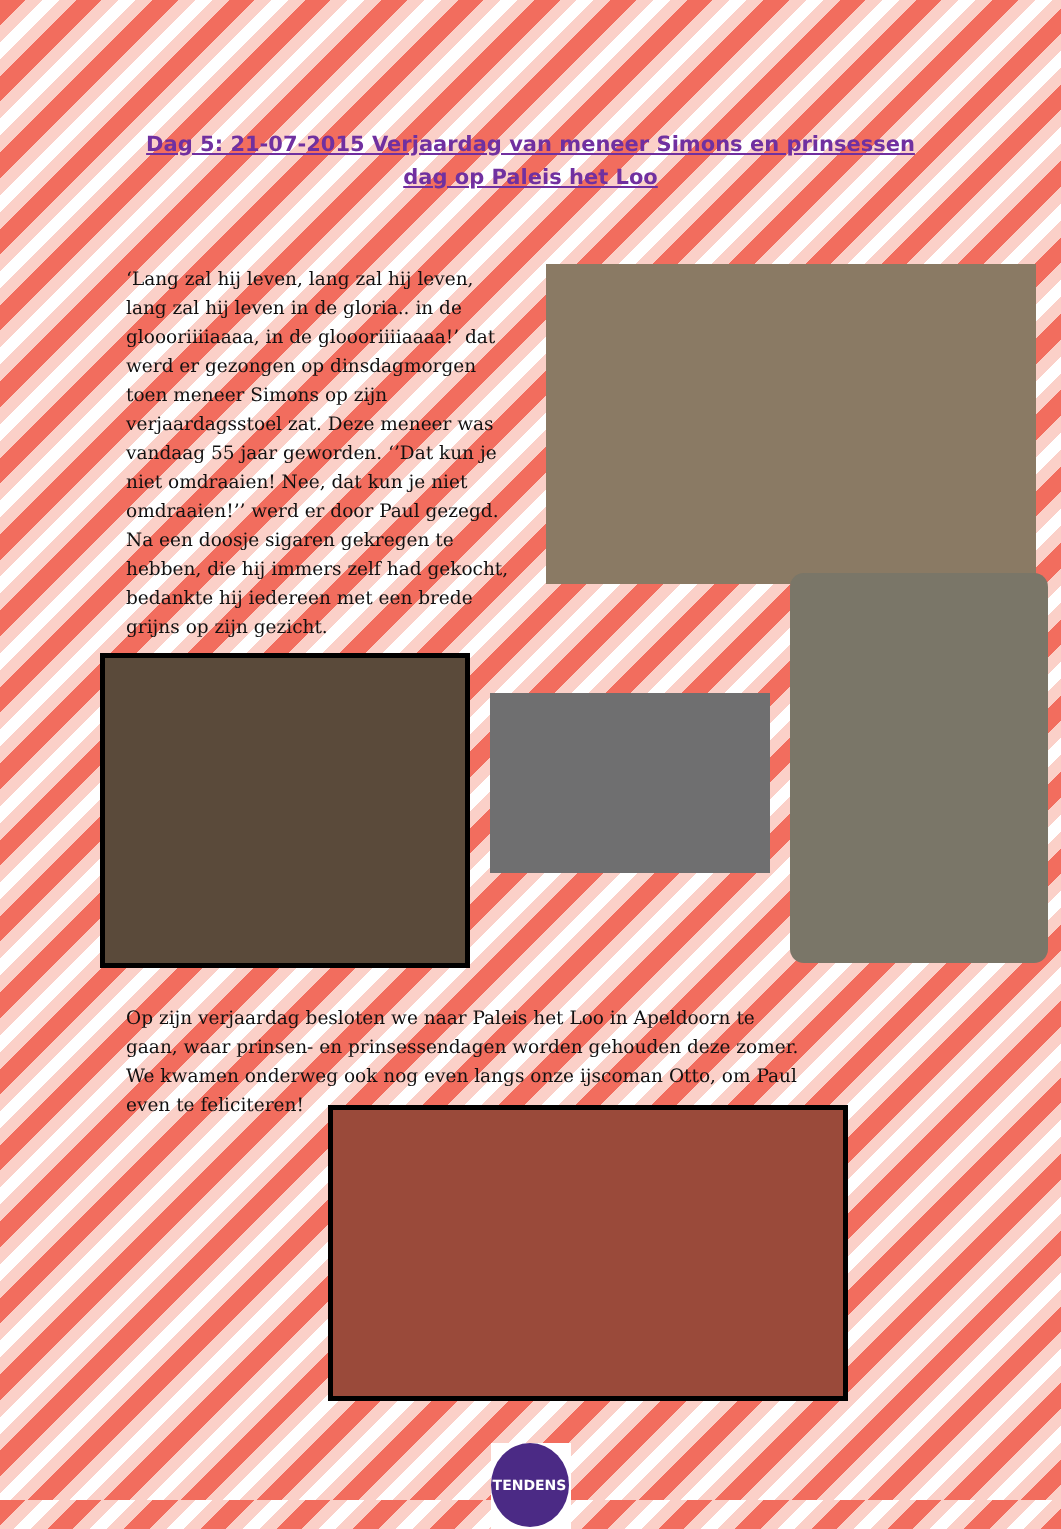Dag 5: 21-07-2015 Verjaardag van meneer Simons en prinsessen dag op Paleis het Loo
‘Lang zal hij leven, lang zal hij leven, lang zal hij leven in de gloria.. in de gloooriiiiaaaa, in de gloooriiiiaaaa!’ dat werd er gezongen op dinsdagmorgen toen meneer Simons op zijn verjaardagsstoel zat. Deze meneer was vandaag 55 jaar geworden. ‘’Dat kun je niet omdraaien! Nee, dat kun je niet omdraaien!’’ werd er door Paul gezegd. Na een doosje sigaren gekregen te hebben, die hij immers zelf had gekocht, bedankte hij iedereen met een brede grijns op zijn gezicht.
Op zijn verjaardag besloten we naar Paleis het Loo in Apeldoorn te gaan, waar prinsen- en prinsessendagen worden gehouden deze zomer. We kwamen onderweg ook nog even langs onze ijscoman Otto, om Paul even te feliciteren!
TENDENS